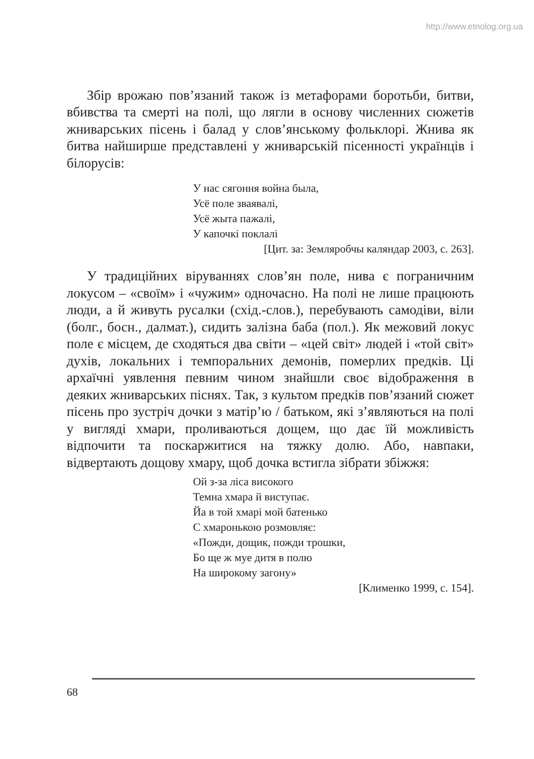http://www.etnolog.org.ua
Збір врожаю пов’язаний також із метафорами боротьби, битви, вбивства та смерті на полі, що лягли в основу численних сюжетів жниварських пісень і балад у слов’янському фольклорі. Жнива як битва найширше представлені у жниварській пісенності українців і білорусів:
У нас сягоння война была,
Усё поле зваявалі,
Усё жыта пажалі,
У капочкі поклалі
[Цит. за: Земляробчы каляндар 2003, с. 263].
У традиційних віруваннях слов’ян поле, нива є пограничним локусом – «своїм» і «чужим» одночасно. На полі не лише працюють люди, а й живуть русалки (схід.-слов.), перебувають самодіви, віли (болг., босн., далмат.), сидить залізна баба (пол.). Як межовий локус поле є місцем, де сходяться два світи – «цей світ» людей і «той світ» духів, локальних і темпоральних демонів, померлих предків. Ці архаїчні уявлення певним чином знайшли своє відображення в деяких жниварських піснях. Так, з культом предків пов’язаний сюжет пісень про зустріч дочки з матір’ю / батьком, які з’являються на полі у вигляді хмари, проливаються дощем, що дає їй можливість відпочити та поскаржитися на тяжку долю. Або, навпаки, відвертають дощову хмару, щоб дочка встигла зібрати збіжжя:
Ой з-за ліса високого
Темна хмара й виступає.
Йа в той хмарі мой батенько
С хмаронькою розмовляє:
«Пожди, дощик, пожди трошки,
Бо ще ж муе дитя в полю
На широкому загону»
[Клименко 1999, с. 154].
68